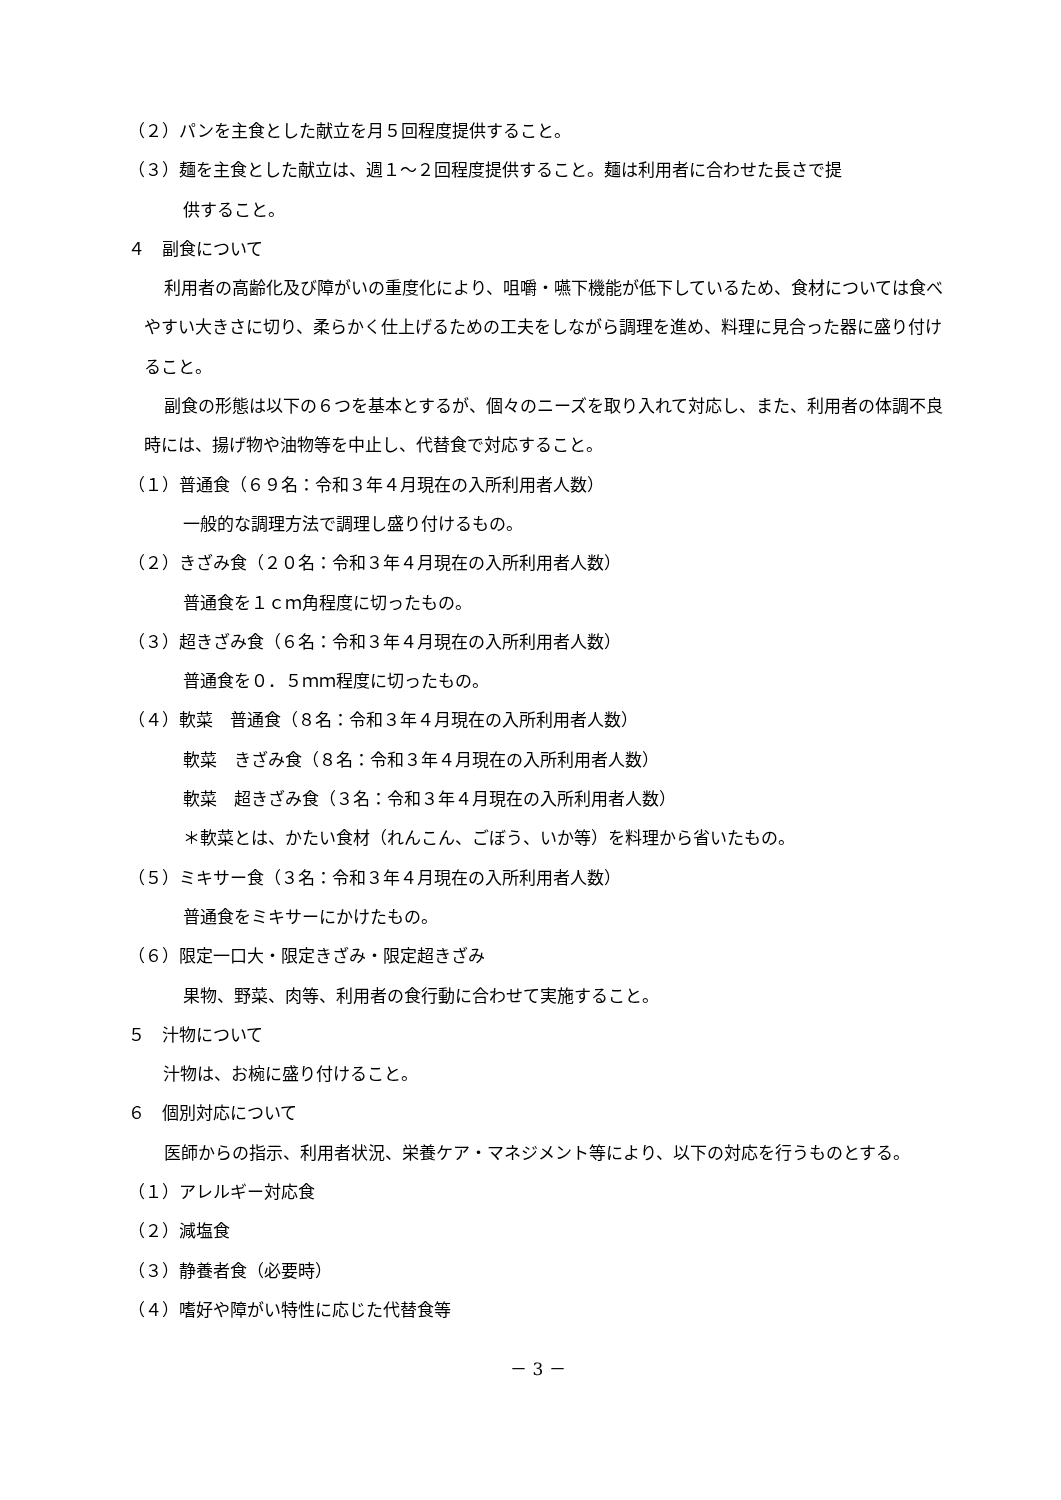（２）パンを主食とした献立を月５回程度提供すること。
（３）麺を主食とした献立は、週１～２回程度提供すること。麺は利用者に合わせた長さで提
供すること。
４　副食について
利用者の高齢化及び障がいの重度化により、咀嚼・嚥下機能が低下しているため、食材については食べやすい大きさに切り、柔らかく仕上げるための工夫をしながら調理を進め、料理に見合った器に盛り付けること。
副食の形態は以下の６つを基本とするが、個々のニーズを取り入れて対応し、また、利用者の体調不良時には、揚げ物や油物等を中止し、代替食で対応すること。
（１）普通食（６９名：令和３年４月現在の入所利用者人数）
一般的な調理方法で調理し盛り付けるもの。
（２）きざみ食（２０名：令和３年４月現在の入所利用者人数）
普通食を１ｃｍ角程度に切ったもの。
（３）超きざみ食（６名：令和３年４月現在の入所利用者人数）
普通食を０．５ｍｍ程度に切ったもの。
（４）軟菜　普通食（８名：令和３年４月現在の入所利用者人数）
軟菜　きざみ食（８名：令和３年４月現在の入所利用者人数）
軟菜　超きざみ食（３名：令和３年４月現在の入所利用者人数）
＊軟菜とは、かたい食材（れんこん、ごぼう、いか等）を料理から省いたもの。
（５）ミキサー食（３名：令和３年４月現在の入所利用者人数）
普通食をミキサーにかけたもの。
（６）限定一口大・限定きざみ・限定超きざみ
果物、野菜、肉等、利用者の食行動に合わせて実施すること。
５　汁物について
汁物は、お椀に盛り付けること。
６　個別対応について
医師からの指示、利用者状況、栄養ケア・マネジメント等により、以下の対応を行うものとする。
（１）アレルギー対応食
（２）減塩食
（３）静養者食（必要時）
（４）嗜好や障がい特性に応じた代替食等
－ 3 －